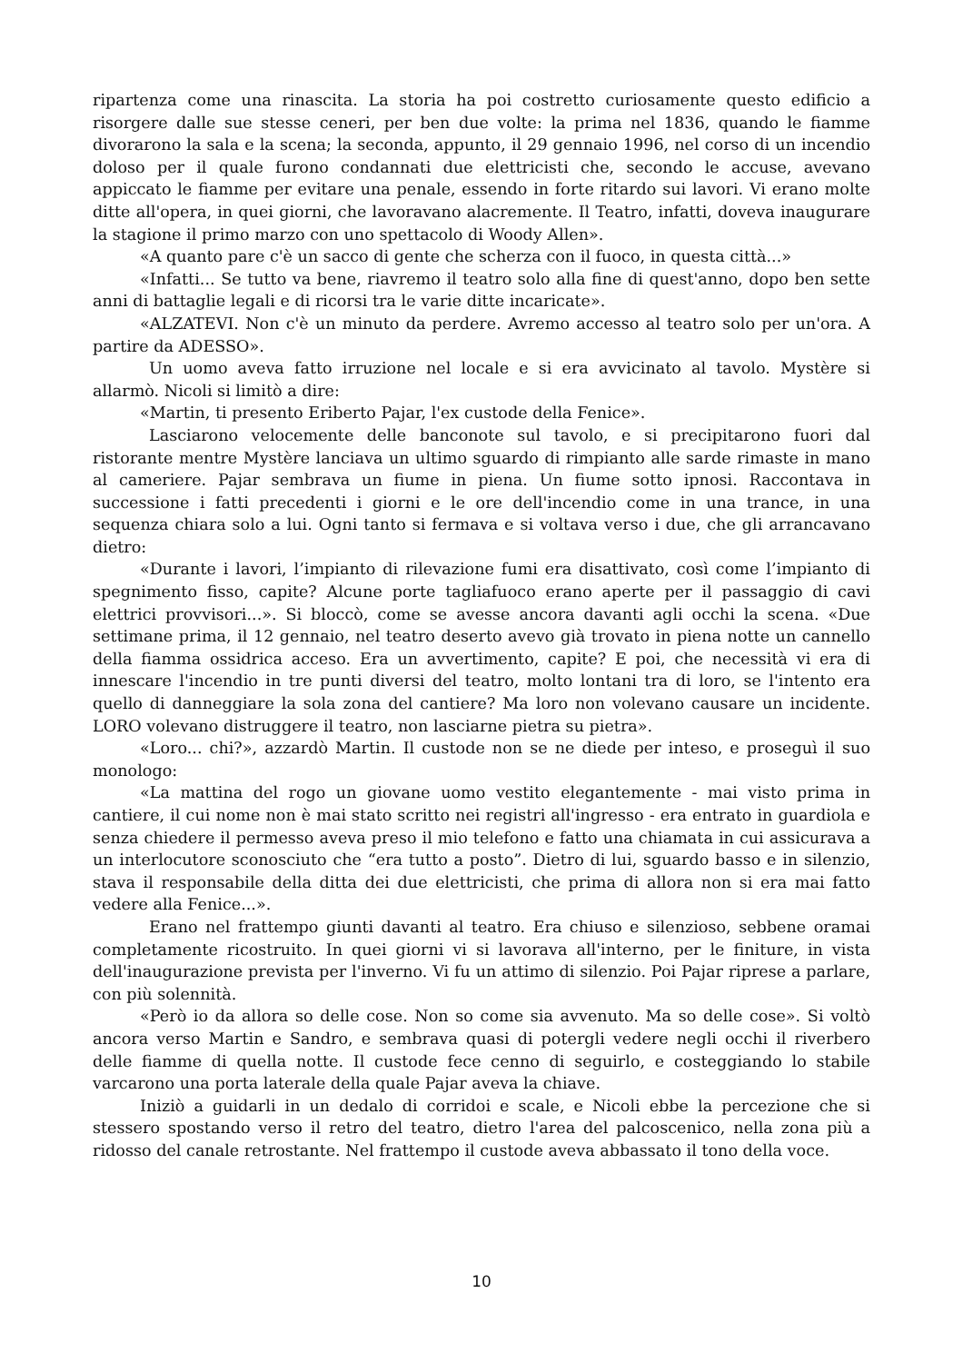ripartenza come una rinascita. La storia ha poi costretto curiosamente questo edificio a risorgere dalle sue stesse ceneri, per ben due volte: la prima nel 1836, quando le fiamme divorarono la sala e la scena; la seconda, appunto, il 29 gennaio 1996, nel corso di un incendio doloso per il quale furono condannati due elettricisti che, secondo le accuse, avevano appiccato le fiamme per evitare una penale, essendo in forte ritardo sui lavori. Vi erano molte ditte all'opera, in quei giorni, che lavoravano alacremente. Il Teatro, infatti, doveva inaugurare la stagione il primo marzo con uno spettacolo di Woody Allen».
«A quanto pare c'è un sacco di gente che scherza con il fuoco, in questa città...»
«Infatti... Se tutto va bene, riavremo il teatro solo alla fine di quest'anno, dopo ben sette anni di battaglie legali e di ricorsi tra le varie ditte incaricate».
«ALZATEVI. Non c'è un minuto da perdere. Avremo accesso al teatro solo per un'ora. A partire da ADESSO».
Un uomo aveva fatto irruzione nel locale e si era avvicinato al tavolo. Mystère si allarmò. Nicoli si limitò a dire:
«Martin, ti presento Eriberto Pajar, l'ex custode della Fenice».
Lasciarono velocemente delle banconote sul tavolo, e si precipitarono fuori dal ristorante mentre Mystère lanciava un ultimo sguardo di rimpianto alle sarde rimaste in mano al cameriere. Pajar sembrava un fiume in piena. Un fiume sotto ipnosi. Raccontava in successione i fatti precedenti i giorni e le ore dell'incendio come in una trance, in una sequenza chiara solo a lui. Ogni tanto si fermava e si voltava verso i due, che gli arrancavano dietro:
«Durante i lavori, l’impianto di rilevazione fumi era disattivato, così come l’impianto di spegnimento fisso, capite? Alcune porte tagliafuoco erano aperte per il passaggio di cavi elettrici provvisori...». Si bloccò, come se avesse ancora davanti agli occhi la scena. «Due settimane prima, il 12 gennaio, nel teatro deserto avevo già trovato in piena notte un cannello della fiamma ossidrica acceso. Era un avvertimento, capite? E poi, che necessità vi era di innescare l'incendio in tre punti diversi del teatro, molto lontani tra di loro, se l'intento era quello di danneggiare la sola zona del cantiere? Ma loro non volevano causare un incidente. LORO volevano distruggere il teatro, non lasciarne pietra su pietra».
«Loro... chi?», azzardò Martin. Il custode non se ne diede per inteso, e proseguì il suo monologo:
«La mattina del rogo un giovane uomo vestito elegantemente - mai visto prima in cantiere, il cui nome non è mai stato scritto nei registri all'ingresso - era entrato in guardiola e senza chiedere il permesso aveva preso il mio telefono e fatto una chiamata in cui assicurava a un interlocutore sconosciuto che “era tutto a posto”. Dietro di lui, sguardo basso e in silenzio, stava il responsabile della ditta dei due elettricisti, che prima di allora non si era mai fatto vedere alla Fenice...».
Erano nel frattempo giunti davanti al teatro. Era chiuso e silenzioso, sebbene oramai completamente ricostruito. In quei giorni vi si lavorava all'interno, per le finiture, in vista dell'inaugurazione prevista per l'inverno. Vi fu un attimo di silenzio. Poi Pajar riprese a parlare, con più solennità.
«Però io da allora so delle cose. Non so come sia avvenuto. Ma so delle cose». Si voltò ancora verso Martin e Sandro, e sembrava quasi di potergli vedere negli occhi il riverbero delle fiamme di quella notte. Il custode fece cenno di seguirlo, e costeggiando lo stabile varcarono una porta laterale della quale Pajar aveva la chiave.
Iniziò a guidarli in un dedalo di corridoi e scale, e Nicoli ebbe la percezione che si stessero spostando verso il retro del teatro, dietro l'area del palcoscenico, nella zona più a ridosso del canale retrostante. Nel frattempo il custode aveva abbassato il tono della voce.
10